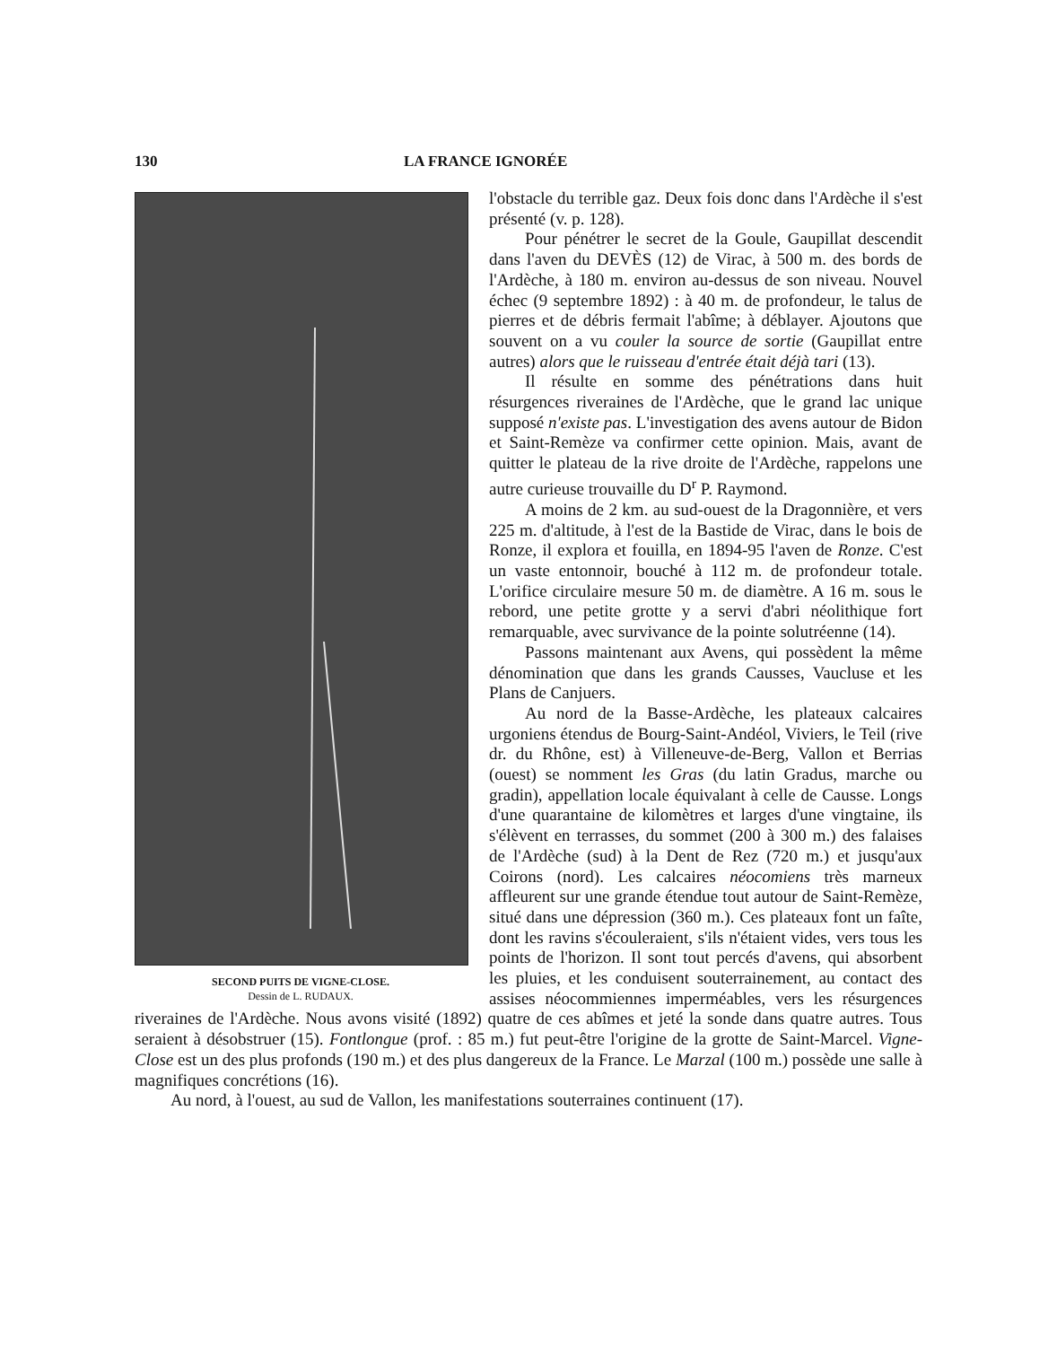130 LA FRANCE IGNORÉE
SECOND PUITS DE VIGNE-CLOSE.
Dessin de L. RUDAUX.
l'obstacle du terrible gaz. Deux fois donc dans l'Ardèche il s'est présenté (v. p. 128).
Pour pénétrer le secret de la Goule, Gaupillat descendit dans l'aven du DEVÈS (12) de Virac, à 500 m. des bords de l'Ardèche, à 180 m. environ au-dessus de son niveau. Nouvel échec (9 septembre 1892) : à 40 m. de profondeur, le talus de pierres et de débris fermait l'abîme; à déblayer. Ajoutons que souvent on a vu couler la source de sortie (Gaupillat entre autres) alors que le ruisseau d'entrée était déjà tari (13).
Il résulte en somme des pénétrations dans huit résurgences riveraines de l'Ardèche, que le grand lac unique supposé n'existe pas. L'investigation des avens autour de Bidon et Saint-Remèze va confirmer cette opinion. Mais, avant de quitter le plateau de la rive droite de l'Ardèche, rappelons une autre curieuse trouvaille du D<sup>r</sup> P. Raymond.
A moins de 2 km. au sud-ouest de la Dragonnière, et vers 225 m. d'altitude, à l'est de la Bastide de Virac, dans le bois de Ronze, il explora et fouilla, en 1894-95 l'aven de Ronze. C'est un vaste entonnoir, bouché à 112 m. de profondeur totale. L'orifice circulaire mesure 50 m. de diamètre. A 16 m. sous le rebord, une petite grotte y a servi d'abri néolithique fort remarquable, avec survivance de la pointe solutréenne (14).
Passons maintenant aux Avens, qui possèdent la même dénomination que dans les grands Causses, Vaucluse et les Plans de Canjuers.
Au nord de la Basse-Ardèche, les plateaux calcaires urgoniens étendus de Bourg-Saint-Andéol, Viviers, le Teil (rive dr. du Rhône, est) à Villeneuve-de-Berg, Vallon et Berrias (ouest) se nomment les Gras (du latin Gradus, marche ou gradin), appellation locale équivalant à celle de Causse. Longs d'une quarantaine de kilomètres et larges d'une vingtaine, ils s'élèvent en terrasses, du sommet (200 à 300 m.) des falaises de l'Ardèche (sud) à la Dent de Rez (720 m.) et jusqu'aux Coirons (nord). Les calcaires néocomiens très marneux affleurent sur une grande étendue tout autour de Saint-Remèze, situé dans une dépression (360 m.). Ces plateaux font un faîte, dont les ravins s'écouleraient, s'ils n'étaient vides, vers tous les points de l'horizon. Il sont tout percés d'avens, qui absorbent les pluies, et les conduisent souterrainement, au contact des assises néocommiennes imperméables, vers les résurgences riveraines de l'Ardèche. Nous avons visité (1892) quatre de ces abîmes et jeté la sonde dans quatre autres. Tous seraient à désobstruer (15). Fontlongue (prof. : 85 m.) fut peut-être l'origine de la grotte de Saint-Marcel. Vigne-Close est un des plus profonds (190 m.) et des plus dangereux de la France. Le Marzal (100 m.) possède une salle à magnifiques concrétions (16).
Au nord, à l'ouest, au sud de Vallon, les manifestations souterraines continuent (17).